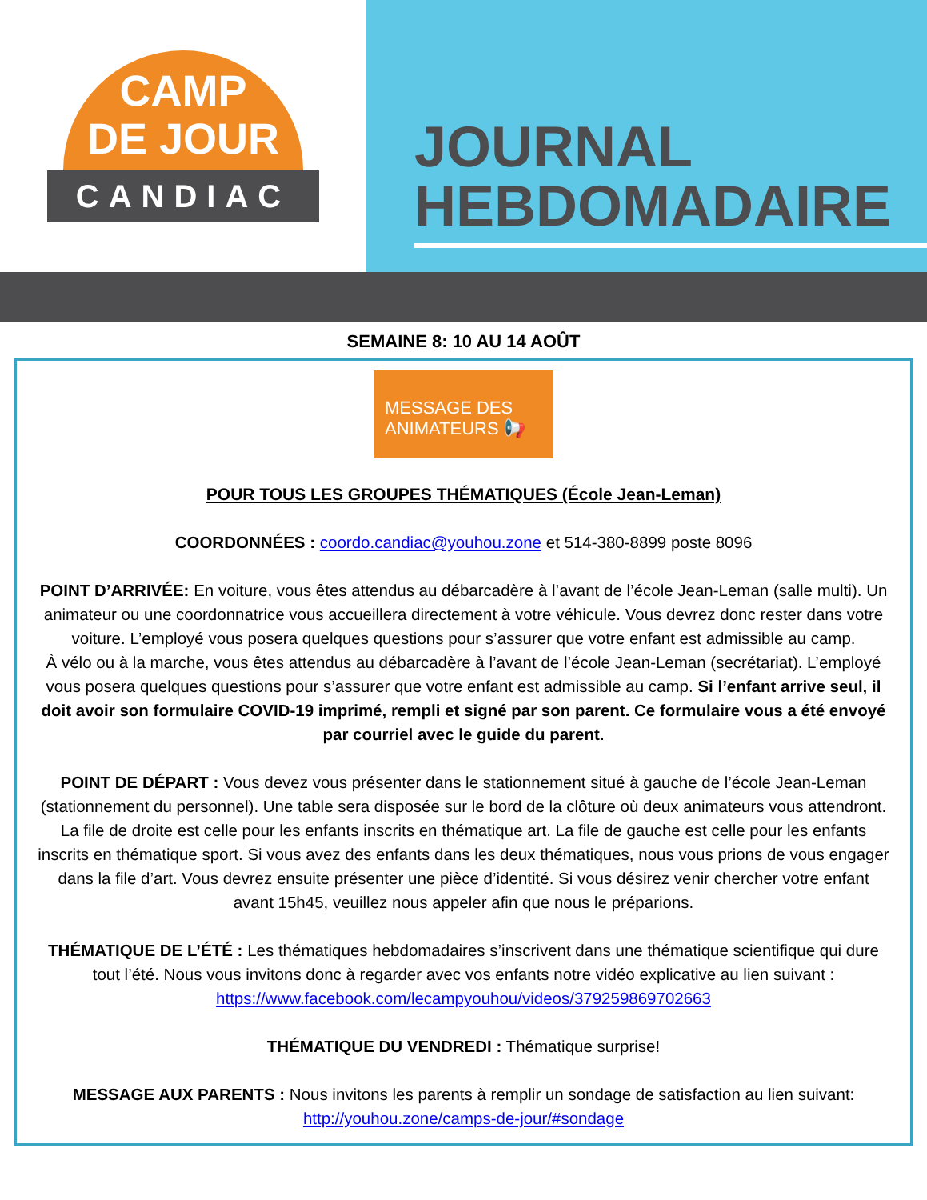CAMP
DE JOUR
CANDIAC
JOURNAL
HEBDOMADAIRE
SEMAINE 8: 10 AU 14 AOÛT
MESSAGE DES
ANIMATEURS 📢
POUR TOUS LES GROUPES THÉMATIQUES (École Jean-Leman)
COORDONNÉES : coordo.candiac@youhou.zone et 514-380-8899 poste 8096
POINT D’ARRIVÉE: En voiture, vous êtes attendus au débarcadère à l’avant de l’école Jean-Leman (salle multi). Un animateur ou une coordonnatrice vous accueillera directement à votre véhicule. Vous devrez donc rester dans votre voiture. L’employé vous posera quelques questions pour s’assurer que votre enfant est admissible au camp.
À vélo ou à la marche, vous êtes attendus au débarcadère à l’avant de l’école Jean-Leman (secrétariat). L’employé vous posera quelques questions pour s’assurer que votre enfant est admissible au camp. Si l’enfant arrive seul, il doit avoir son formulaire COVID-19 imprimé, rempli et signé par son parent. Ce formulaire vous a été envoyé par courriel avec le guide du parent.
POINT DE DÉPART : Vous devez vous présenter dans le stationnement situé à gauche de l’école Jean-Leman (stationnement du personnel). Une table sera disposée sur le bord de la clôture où deux animateurs vous attendront. La file de droite est celle pour les enfants inscrits en thématique art. La file de gauche est celle pour les enfants inscrits en thématique sport. Si vous avez des enfants dans les deux thématiques, nous vous prions de vous engager dans la file d’art. Vous devrez ensuite présenter une pièce d’identité. Si vous désirez venir chercher votre enfant avant 15h45, veuillez nous appeler afin que nous le préparions.
THÉMATIQUE DE L’ÉTÉ : Les thématiques hebdomadaires s’inscrivent dans une thématique scientifique qui dure tout l’été. Nous vous invitons donc à regarder avec vos enfants notre vidéo explicative au lien suivant :
https://www.facebook.com/lecampyouhou/videos/379259869702663
THÉMATIQUE DU VENDREDI : Thématique surprise!
MESSAGE AUX PARENTS : Nous invitons les parents à remplir un sondage de satisfaction au lien suivant: http://youhou.zone/camps-de-jour/#sondage